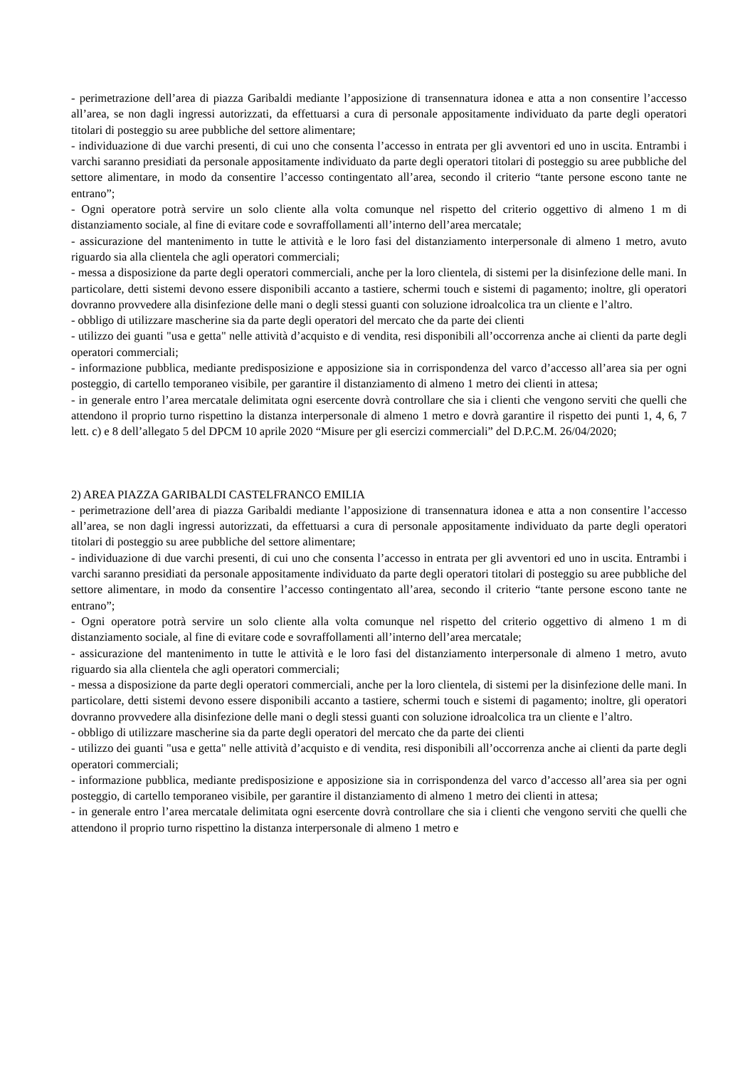- perimetrazione dell’area di piazza Garibaldi mediante l’apposizione di transennatura idonea e atta a non consentire l’accesso all’area, se non dagli ingressi autorizzati, da effettuarsi a cura di personale appositamente individuato da parte degli operatori titolari di posteggio su aree pubbliche del settore alimentare;
- individuazione di due varchi presenti, di cui uno che consenta l’accesso in entrata per gli avventori ed uno in uscita. Entrambi i varchi saranno presidiati da personale appositamente individuato da parte degli operatori titolari di posteggio su aree pubbliche del settore alimentare, in modo da consentire l’accesso contingentato all’area, secondo il criterio “tante persone escono tante ne entrano”;
- Ogni operatore potrà servire un solo cliente alla volta comunque nel rispetto del criterio oggettivo di almeno 1 m di distanziamento sociale, al fine di evitare code e sovraffollamenti all’interno dell’area mercatale;
- assicurazione del mantenimento in tutte le attività e le loro fasi del distanziamento interpersonale di almeno 1 metro, avuto riguardo sia alla clientela che agli operatori commerciali;
- messa a disposizione da parte degli operatori commerciali, anche per la loro clientela, di sistemi per la disinfezione delle mani. In particolare, detti sistemi devono essere disponibili accanto a tastiere, schermi touch e sistemi di pagamento; inoltre, gli operatori dovranno provvedere alla disinfezione delle mani o degli stessi guanti con soluzione idroalcolica tra un cliente e l’altro.
- obbligo di utilizzare mascherine sia da parte degli operatori del mercato che da parte dei clienti
- utilizzo dei guanti "usa e getta" nelle attività d’acquisto e di vendita, resi disponibili all’occorrenza anche ai clienti da parte degli operatori commerciali;
- informazione pubblica, mediante predisposizione e apposizione sia in corrispondenza del varco d’accesso all’area sia per ogni posteggio, di cartello temporaneo visibile, per garantire il distanziamento di almeno 1 metro dei clienti in attesa;
- in generale entro l’area mercatale delimitata ogni esercente dovrà controllare che sia i clienti che vengono serviti che quelli che attendono il proprio turno rispettino la distanza interpersonale di almeno 1 metro e dovrà garantire il rispetto dei punti 1, 4, 6, 7 lett. c) e 8 dell’allegato 5 del DPCM 10 aprile 2020 “Misure per gli esercizi commerciali” del D.P.C.M. 26/04/2020;
2) AREA PIAZZA GARIBALDI CASTELFRANCO EMILIA
- perimetrazione dell’area di piazza Garibaldi mediante l’apposizione di transennatura idonea e atta a non consentire l’accesso all’area, se non dagli ingressi autorizzati, da effettuarsi a cura di personale appositamente individuato da parte degli operatori titolari di posteggio su aree pubbliche del settore alimentare;
- individuazione di due varchi presenti, di cui uno che consenta l’accesso in entrata per gli avventori ed uno in uscita. Entrambi i varchi saranno presidiati da personale appositamente individuato da parte degli operatori titolari di posteggio su aree pubbliche del settore alimentare, in modo da consentire l’accesso contingentato all’area, secondo il criterio “tante persone escono tante ne entrano”;
- Ogni operatore potrà servire un solo cliente alla volta comunque nel rispetto del criterio oggettivo di almeno 1 m di distanziamento sociale, al fine di evitare code e sovraffollamenti all’interno dell’area mercatale;
- assicurazione del mantenimento in tutte le attività e le loro fasi del distanziamento interpersonale di almeno 1 metro, avuto riguardo sia alla clientela che agli operatori commerciali;
- messa a disposizione da parte degli operatori commerciali, anche per la loro clientela, di sistemi per la disinfezione delle mani. In particolare, detti sistemi devono essere disponibili accanto a tastiere, schermi touch e sistemi di pagamento; inoltre, gli operatori dovranno provvedere alla disinfezione delle mani o degli stessi guanti con soluzione idroalcolica tra un cliente e l’altro.
- obbligo di utilizzare mascherine sia da parte degli operatori del mercato che da parte dei clienti
- utilizzo dei guanti "usa e getta" nelle attività d’acquisto e di vendita, resi disponibili all’occorrenza anche ai clienti da parte degli operatori commerciali;
- informazione pubblica, mediante predisposizione e apposizione sia in corrispondenza del varco d’accesso all’area sia per ogni posteggio, di cartello temporaneo visibile, per garantire il distanziamento di almeno 1 metro dei clienti in attesa;
- in generale entro l’area mercatale delimitata ogni esercente dovrà controllare che sia i clienti che vengono serviti che quelli che attendono il proprio turno rispettino la distanza interpersonale di almeno 1 metro e